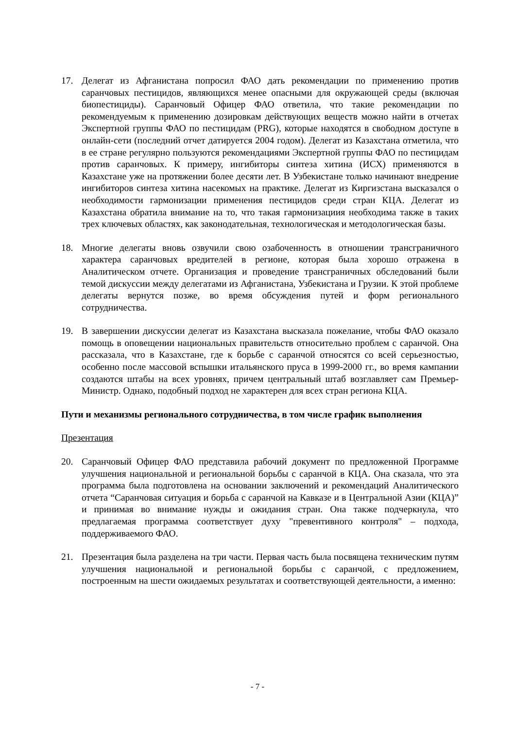17. Делегат из Афганистана попросил ФАО дать рекомендации по применению против саранчовых пестицидов, являющихся менее опасными для окружающей среды (включая биопестициды). Саранчовый Офицер ФАО ответила, что такие рекомендации по рекомендуемым к применению дозировкам действующих веществ можно найти в отчетах Экспертной группы ФАО по пестицидам (PRG), которые находятся в свободном доступе в онлайн-сети (последний отчет датируется 2004 годом). Делегат из Казахстана отметила, что в ее стране регулярно пользуются рекомендациями Экспертной группы ФАО по пестицидам против саранчовых. К примеру, ингибиторы синтеза хитина (ИСХ) применяются в Казахстане уже на протяжении более десяти лет. В Узбекистане только начинают внедрение ингибиторов синтеза хитина насекомых на практике. Делегат из Киргизстана высказался о необходимости гармонизации применения пестицидов среди стран КЦА. Делегат из Казахстана обратила внимание на то, что такая гармонизациия необходима также в таких трех ключевых областях, как законодательная, технологическая и методологическая базы.
18. Многие делегаты вновь озвучили свою озабоченность в отношении трансграничного характера саранчовых вредителей в регионе, которая была хорошо отражена в Аналитическом отчете. Организация и проведение трансграничных обследований были темой дискуссии между делегатами из Афганистана, Узбекистана и Грузии. К этой проблеме делегаты вернутся позже, во время обсуждения путей и форм регионального сотрудничества.
19. В завершении дискуссии делегат из Казахстана высказала пожелание, чтобы ФАО оказало помощь в оповещении национальных правительств относительно проблем с саранчой. Она рассказала, что в Казахстане, где к борьбе с саранчой относятся со всей серьезностью, особенно после массовой вспышки итальянского пруса в 1999-2000 гг., во время кампании создаются штабы на всех уровнях, причем центральный штаб возглавляет сам Премьер-Министр. Однако, подобный подход не характерен для всех стран региона КЦА.
Пути и механизмы регионального сотрудничества, в том числе график выполнения
Презентация
20. Саранчовый Офицер ФАО представила рабочий документ по предложенной Программе улучшения национальной и региональной борьбы с саранчой в КЦА. Она сказала, что эта программа была подготовлена на основании заключений и рекомендаций Аналитического отчета “Саранчовая ситуация и борьба с саранчой на Кавказе и в Центральной Азии (КЦА)” и принимая во внимание нужды и ожидания стран. Она также подчеркнула, что предлагаемая программа соответствует духу "превентивного контроля" – подхода, поддерживаемого ФАО.
21. Презентация была разделена на три части. Первая часть была посвящена техническим путям улучшения национальной и региональной борьбы с саранчой, с предложением, построенным на шести ожидаемых результатах и соответствующей деятельности, а именно:
- 7 -